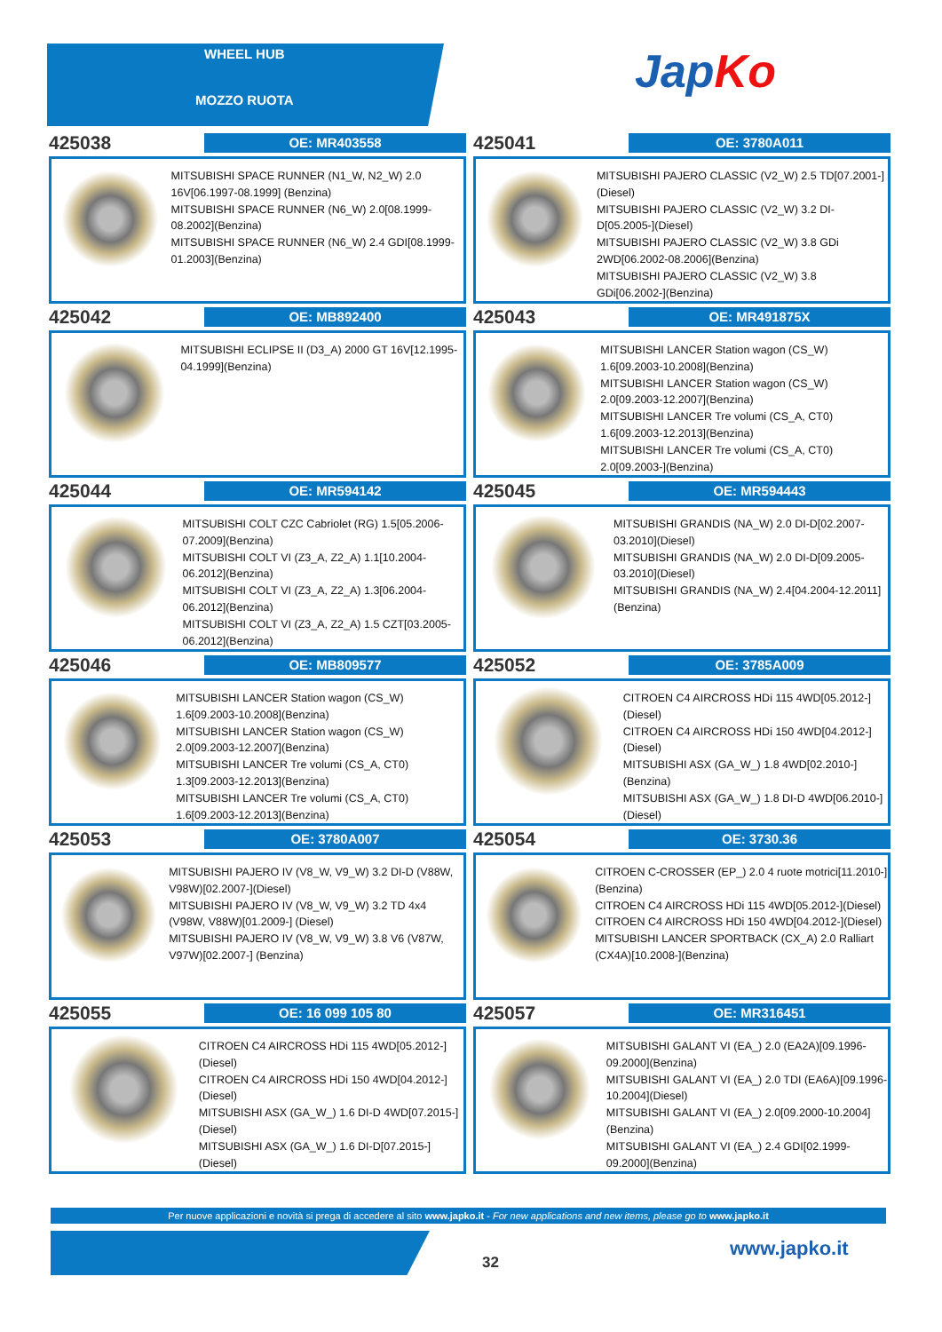WHEEL HUB
MOZZO RUOTA
JapKo
425038
OE: MR403558
MITSUBISHI SPACE RUNNER (N1_W, N2_W) 2.0 16V[06.1997-08.1999] (Benzina)
MITSUBISHI SPACE RUNNER (N6_W) 2.0[08.1999-08.2002](Benzina)
MITSUBISHI SPACE RUNNER (N6_W) 2.4 GDI[08.1999-01.2003](Benzina)
425041
OE: 3780A011
MITSUBISHI PAJERO CLASSIC (V2_W) 2.5 TD[07.2001-](Diesel)
MITSUBISHI PAJERO CLASSIC (V2_W) 3.2 DI-D[05.2005-](Diesel)
MITSUBISHI PAJERO CLASSIC (V2_W) 3.8 GDi 2WD[06.2002-08.2006](Benzina)
MITSUBISHI PAJERO CLASSIC (V2_W) 3.8 GDi[06.2002-](Benzina)
425042
OE: MB892400
MITSUBISHI ECLIPSE II (D3_A) 2000 GT 16V[12.1995-04.1999](Benzina)
425043
OE: MR491875X
MITSUBISHI LANCER Station wagon (CS_W) 1.6[09.2003-10.2008](Benzina)
MITSUBISHI LANCER Station wagon (CS_W) 2.0[09.2003-12.2007](Benzina)
MITSUBISHI LANCER Tre volumi (CS_A, CT0) 1.6[09.2003-12.2013](Benzina)
MITSUBISHI LANCER Tre volumi (CS_A, CT0) 2.0[09.2003-](Benzina)
425044
OE: MR594142
MITSUBISHI COLT CZC Cabriolet (RG) 1.5[05.2006-07.2009](Benzina)
MITSUBISHI COLT VI (Z3_A, Z2_A) 1.1[10.2004-06.2012](Benzina)
MITSUBISHI COLT VI (Z3_A, Z2_A) 1.3[06.2004-06.2012](Benzina)
MITSUBISHI COLT VI (Z3_A, Z2_A) 1.5 CZT[03.2005-06.2012](Benzina)
425045
OE: MR594443
MITSUBISHI GRANDIS (NA_W) 2.0 DI-D[02.2007-03.2010](Diesel)
MITSUBISHI GRANDIS (NA_W) 2.0 DI-D[09.2005-03.2010](Diesel)
MITSUBISHI GRANDIS (NA_W) 2.4[04.2004-12.2011](Benzina)
425046
OE: MB809577
MITSUBISHI LANCER Station wagon (CS_W) 1.6[09.2003-10.2008](Benzina)
MITSUBISHI LANCER Station wagon (CS_W) 2.0[09.2003-12.2007](Benzina)
MITSUBISHI LANCER Tre volumi (CS_A, CT0) 1.3[09.2003-12.2013](Benzina)
MITSUBISHI LANCER Tre volumi (CS_A, CT0) 1.6[09.2003-12.2013](Benzina)
425052
OE: 3785A009
CITROEN C4 AIRCROSS HDi 115 4WD[05.2012-](Diesel)
CITROEN C4 AIRCROSS HDi 150 4WD[04.2012-](Diesel)
MITSUBISHI ASX (GA_W_) 1.8 4WD[02.2010-](Benzina)
MITSUBISHI ASX (GA_W_) 1.8 DI-D 4WD[06.2010-](Diesel)
425053
OE: 3780A007
MITSUBISHI PAJERO IV (V8_W, V9_W) 3.2 DI-D (V88W, V98W)[02.2007-](Diesel)
MITSUBISHI PAJERO IV (V8_W, V9_W) 3.2 TD 4x4 (V98W, V88W)[01.2009-] (Diesel)
MITSUBISHI PAJERO IV (V8_W, V9_W) 3.8 V6 (V87W, V97W)[02.2007-] (Benzina)
425054
OE: 3730.36
CITROEN C-CROSSER (EP_) 2.0 4 ruote motrici[11.2010-](Benzina)
CITROEN C4 AIRCROSS HDi 115 4WD[05.2012-](Diesel)
CITROEN C4 AIRCROSS HDi 150 4WD[04.2012-](Diesel)
MITSUBISHI LANCER SPORTBACK (CX_A) 2.0 Ralliart (CX4A)[10.2008-](Benzina)
425055
OE: 16 099 105 80
CITROEN C4 AIRCROSS HDi 115 4WD[05.2012-](Diesel)
CITROEN C4 AIRCROSS HDi 150 4WD[04.2012-](Diesel)
MITSUBISHI ASX (GA_W_) 1.6 DI-D 4WD[07.2015-](Diesel)
MITSUBISHI ASX (GA_W_) 1.6 DI-D[07.2015-](Diesel)
425057
OE: MR316451
MITSUBISHI GALANT VI (EA_) 2.0 (EA2A)[09.1996-09.2000](Benzina)
MITSUBISHI GALANT VI (EA_) 2.0 TDI (EA6A)[09.1996-10.2004](Diesel)
MITSUBISHI GALANT VI (EA_) 2.0[09.2000-10.2004](Benzina)
MITSUBISHI GALANT VI (EA_) 2.4 GDI[02.1999-09.2000](Benzina)
Per nuove applicazioni e novità si prega di accedere al sito www.japko.it - For new applications and new items, please go to www.japko.it
32
www.japko.it